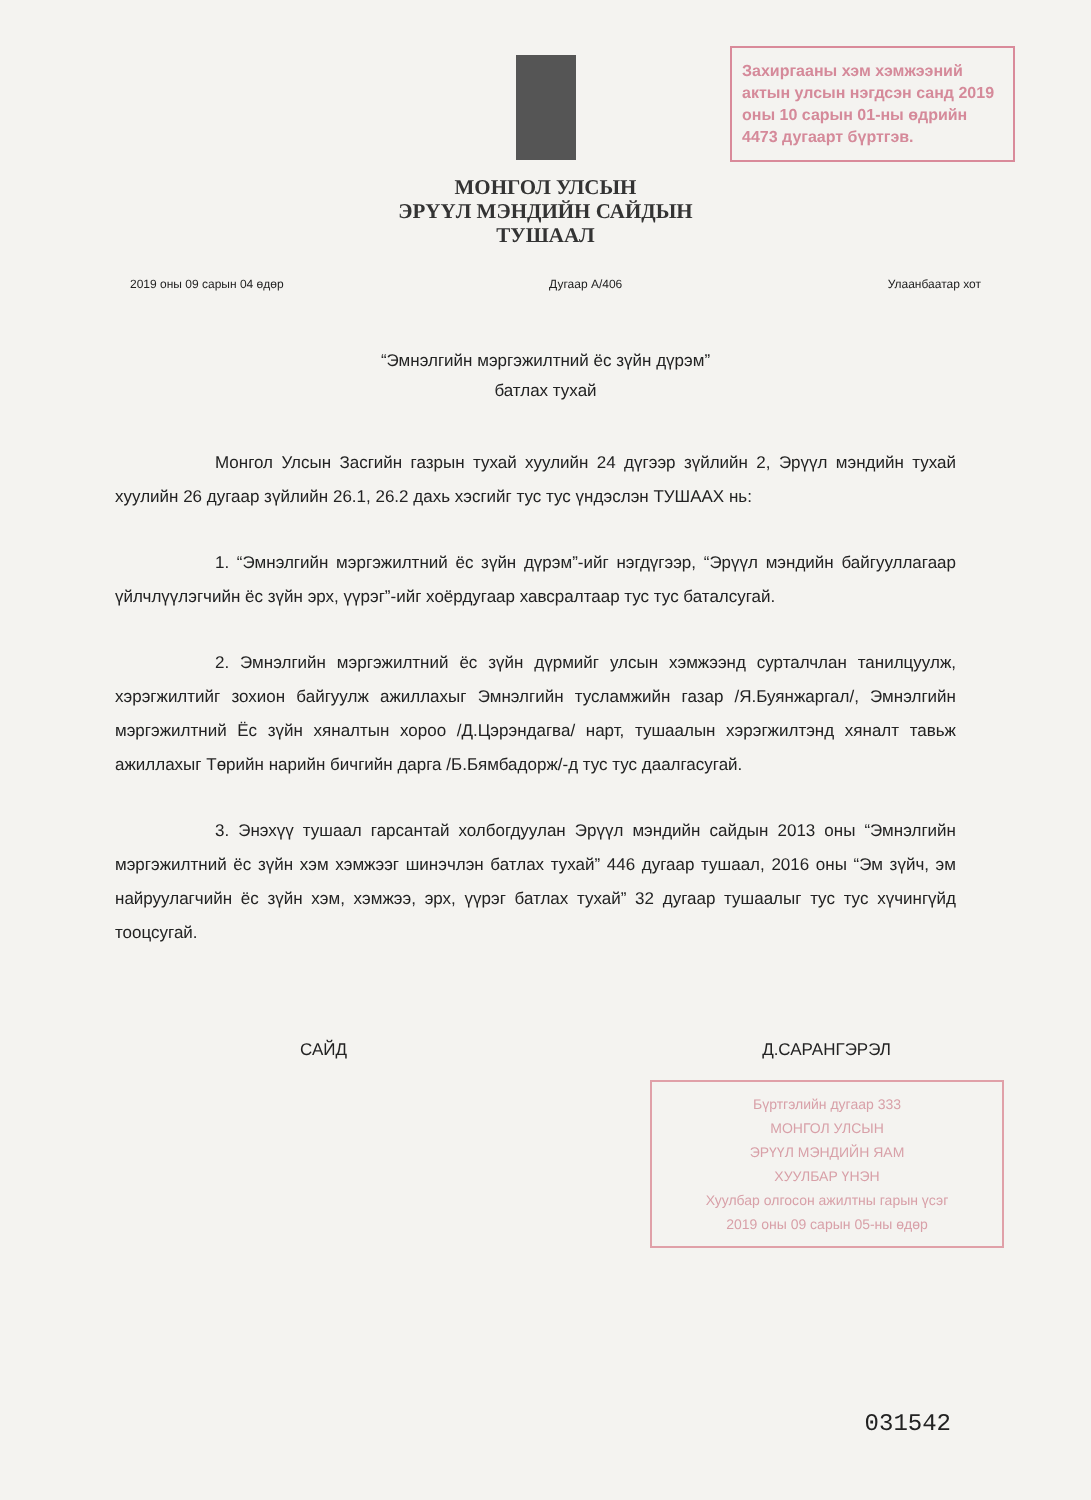Захиргааны хэм хэмжээний актын улсын нэгдсэн санд 2019 оны 10 сарын 01-ны өдрийн 4473 дугаарт бүртгэв.
МОНГОЛ УЛСЫН
ЭРҮҮЛ МЭНДИЙН САЙДЫН
ТУШААЛ
2019 оны 09 сарын 04 өдөр Дугаар А/406 Улаанбаатар хот
“Эмнэлгийн мэргэжилтний ёс зүйн дүрэм”
батлах тухай
Монгол Улсын Засгийн газрын тухай хуулийн 24 дүгээр зүйлийн 2, Эрүүл мэндийн тухай хуулийн 26 дугаар зүйлийн 26.1, 26.2 дахь хэсгийг тус тус үндэслэн ТУШААХ нь:
1. “Эмнэлгийн мэргэжилтний ёс зүйн дүрэм”-ийг нэгдүгээр, “Эрүүл мэндийн байгууллагаар үйлчлүүлэгчийн ёс зүйн эрх, үүрэг”-ийг хоёрдугаар хавсралтаар тус тус баталсугай.
2. Эмнэлгийн мэргэжилтний ёс зүйн дүрмийг улсын хэмжээнд сурталчлан танилцуулж, хэрэгжилтийг зохион байгуулж ажиллахыг Эмнэлгийн тусламжийн газар /Я.Буянжаргал/, Эмнэлгийн мэргэжилтний Ёс зүйн хяналтын хороо /Д.Цэрэндагва/ нарт, тушаалын хэрэгжилтэнд хяналт тавьж ажиллахыг Төрийн нарийн бичгийн дарга /Б.Бямбадорж/-д тус тус даалгасугай.
3. Энэхүү тушаал гарсантай холбогдуулан Эрүүл мэндийн сайдын 2013 оны “Эмнэлгийн мэргэжилтний ёс зүйн хэм хэмжээг шинэчлэн батлах тухай” 446 дугаар тушаал, 2016 оны “Эм зүйч, эм найруулагчийн ёс зүйн хэм, хэмжээ, эрх, үүрэг батлах тухай” 32 дугаар тушаалыг тус тус хүчингүйд тооцсугай.
САЙД Д.САРАНГЭРЭЛ
Бүртгэлийн дугаар 333
МОНГОЛ УЛСЫН
ЭРҮҮЛ МЭНДИЙН ЯАМ
ХУУЛБАР ҮНЭН
Хуулбар олгосон ажилтны гарын үсэг
2019 оны 09 сарын 05-ны өдөр
031542